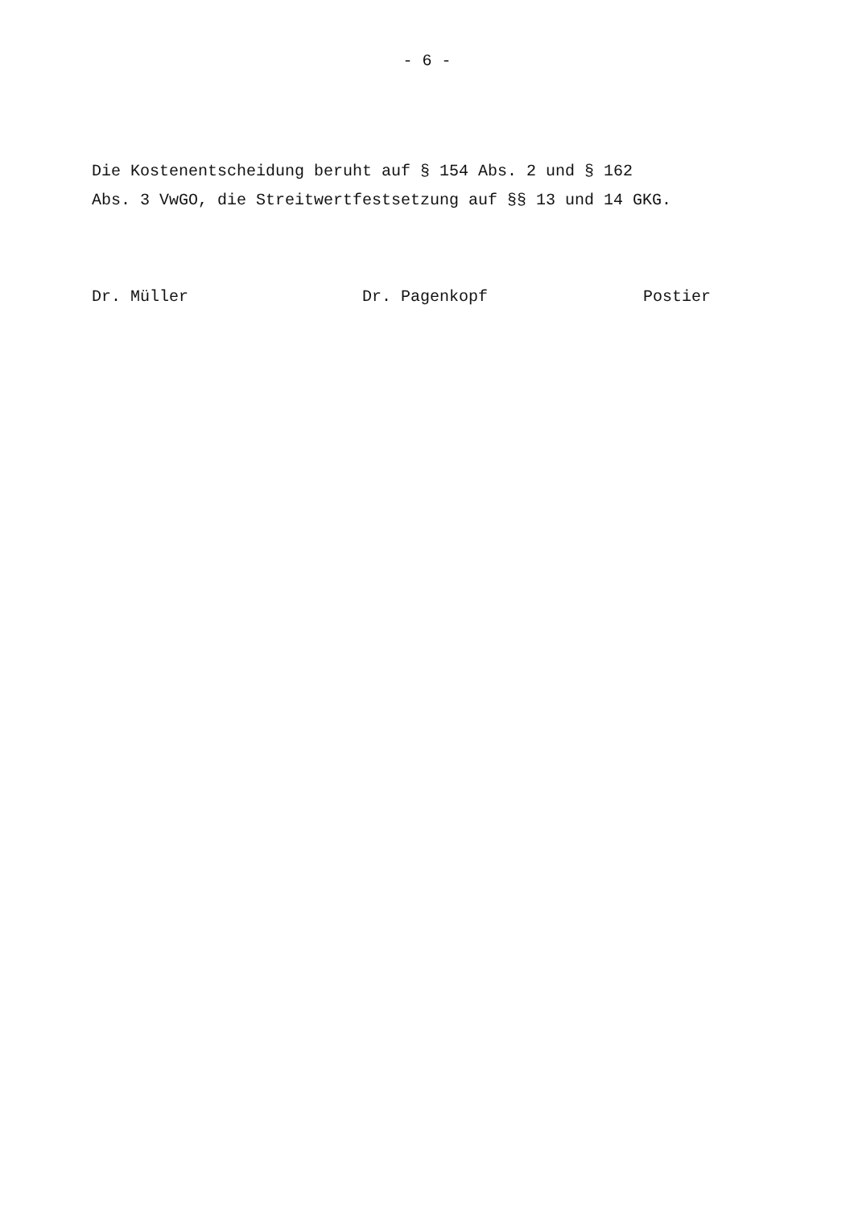- 6 -
Die Kostenentscheidung beruht auf § 154 Abs. 2 und § 162 Abs. 3 VwGO, die Streitwertfestsetzung auf §§ 13 und 14 GKG.
Dr. Müller
Dr. Pagenkopf
Postier